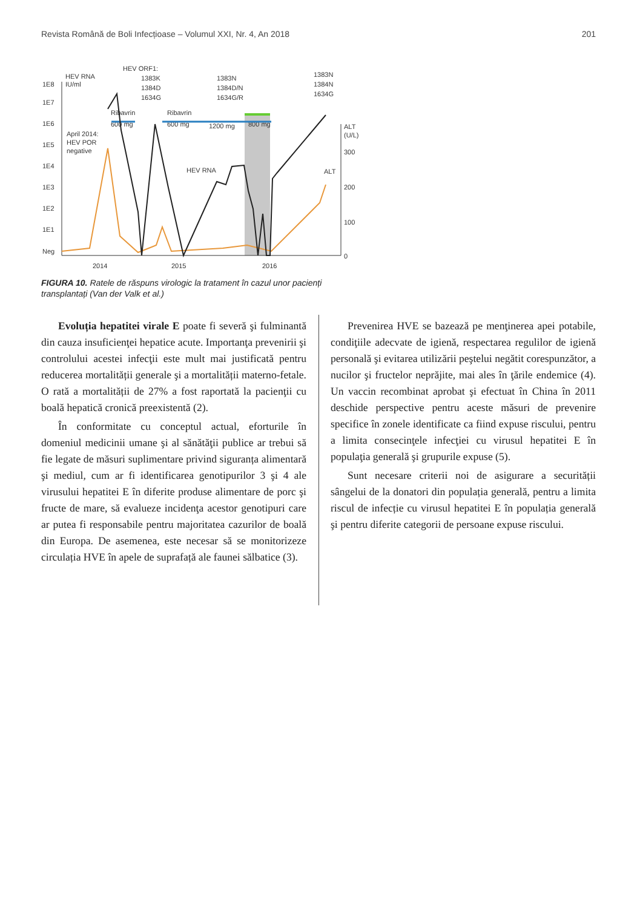Revista Română de Boli Infecțioase – Volumul XXI, Nr. 4, An 2018 201
1E8
1E7
1E6
1E5
1E4
1E3
1E2
1E1
Neg
HEV RNA
IU/ml
HEV ORF1:
1383K
1384D
1634G
1383N
1384D/N
1634G/R
1383N
1384N
1634G
Ribavrin
600 mg
Ribavrin
600 mg
1200 mg
800 mg
April 2014:
HEV POR
negative
HEV RNA
ALT
ALT
(U/L)
300
200
100
0
2014
2015
2016
FIGURA 10. Ratele de răspuns virologic la tratament în cazul unor pacienți transplantați (Van der Valk et al.)
Evoluția hepatitei virale E poate fi severă şi fulminantă din cauza insuficienţei hepatice acute. Importanţa prevenirii şi controlului acestei infecţii este mult mai justificată pentru reducerea mortalității generale şi a mortalității materno-fetale. O rată a mortalității de 27% a fost raportată la pacienţii cu boală hepatică cronică preexistentă (2).
În conformitate cu conceptul actual, eforturile în domeniul medicinii umane şi al sănătăţii publice ar trebui să fie legate de măsuri suplimentare privind siguranța alimentară şi mediul, cum ar fi identificarea genotipurilor 3 şi 4 ale virusului hepatitei E în diferite produse alimentare de porc şi fructe de mare, să evalueze incidenţa acestor genotipuri care ar putea fi responsabile pentru majoritatea cazurilor de boală din Europa. De asemenea, este necesar să se monitorizeze circulația HVE în apele de suprafață ale faunei sălbatice (3).
Prevenirea HVE se bazează pe menţinerea apei potabile, condiţiile adecvate de igienă, respectarea regulilor de igienă personală şi evitarea utilizării peştelui negătit corespunzător, a nucilor şi fructelor neprăjite, mai ales în ţările endemice (4). Un vaccin recombinat aprobat şi efectuat în China în 2011 deschide perspective pentru aceste măsuri de prevenire specifice în zonele identificate ca fiind expuse riscului, pentru a limita consecinţele infecţiei cu virusul hepatitei E în populaţia generală şi grupurile expuse (5).
Sunt necesare criterii noi de asigurare a securității sângelui de la donatori din populația generală, pentru a limita riscul de infecție cu virusul hepatitei E în populația generală şi pentru diferite categorii de persoane expuse riscului.